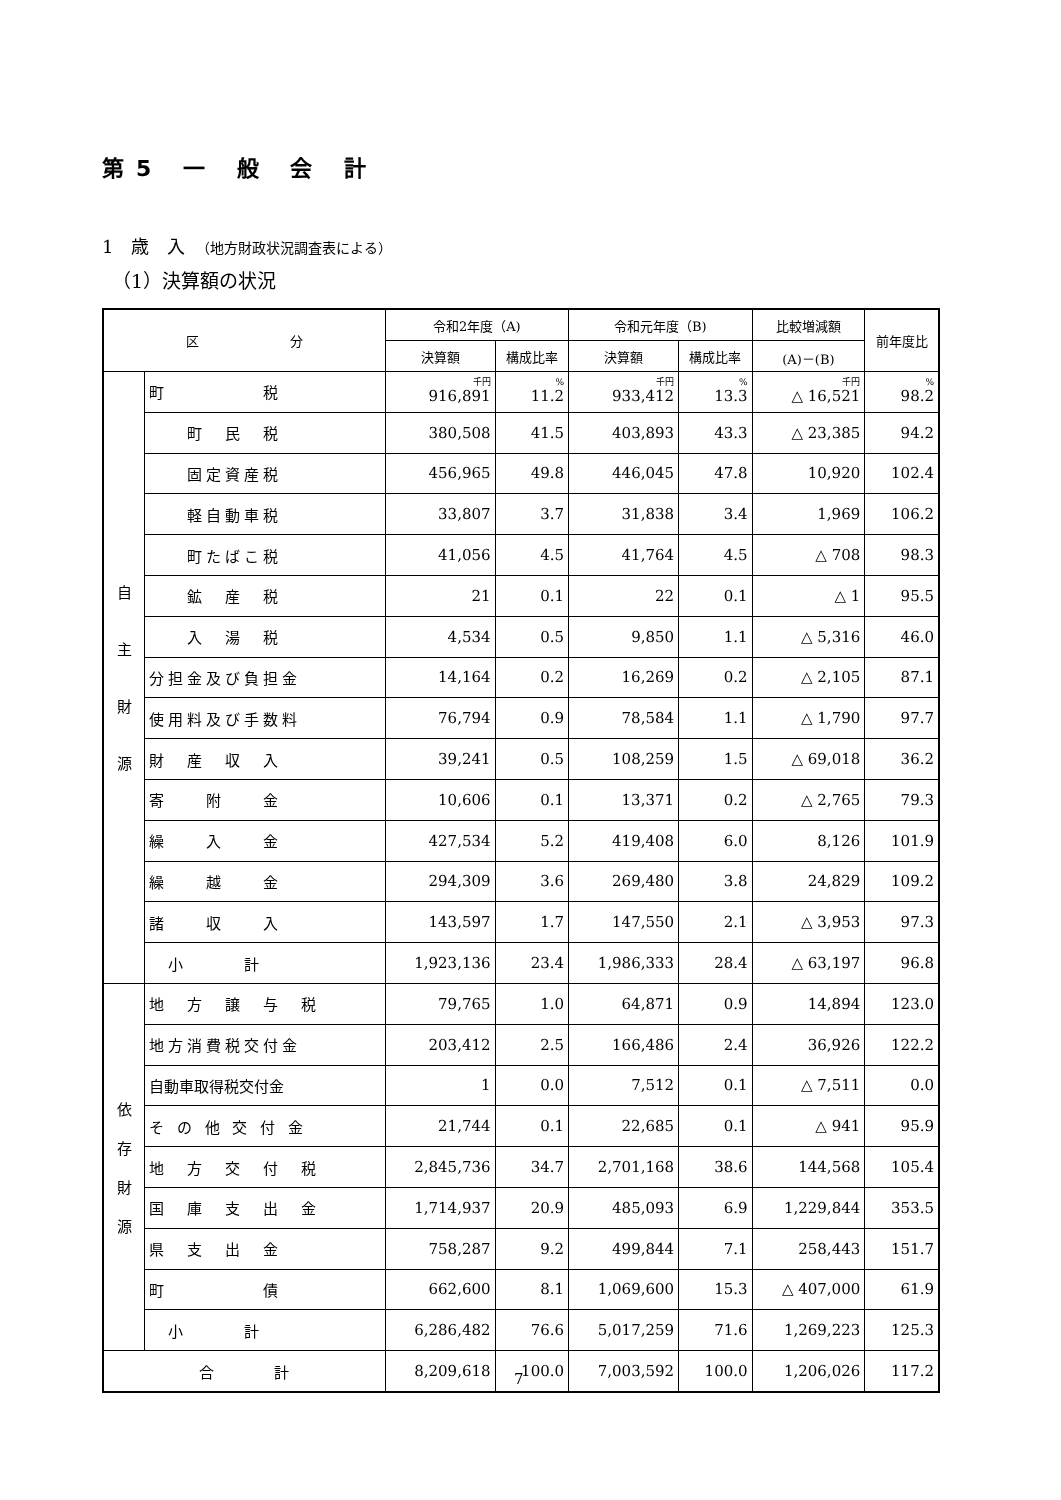第5 一 般 会 計
1　歳　入　（地方財政状況調査表による）
（1）決算額の状況
| 区 分 | | 令和2年度（A) | | 令和元年度（B) | | 比較増減額 | 前年度比 |
| --- | --- | --- | --- | --- | --- | --- | --- |
| | | 決算額 | 構成比率 | 決算額 | 構成比率 | (A)－(B) | |
| 自 主 財 源 | 町 税 | 千円 916,891 | % 11.2 | 千円 933,412 | % 13.3 | 千円 △ 16,521 | % 98.2 |
| | 町 民 税 | 380,508 | 41.5 | 403,893 | 43.3 | △ 23,385 | 94.2 |
| | 固定資産税 | 456,965 | 49.8 | 446,045 | 47.8 | 10,920 | 102.4 |
| | 軽自動車税 | 33,807 | 3.7 | 31,838 | 3.4 | 1,969 | 106.2 |
| | 町たばこ税 | 41,056 | 4.5 | 41,764 | 4.5 | △ 708 | 98.3 |
| | 鉱 産 税 | 21 | 0.1 | 22 | 0.1 | △ 1 | 95.5 |
| | 入 湯 税 | 4,534 | 0.5 | 9,850 | 1.1 | △ 5,316 | 46.0 |
| | 分担金及び負担金 | 14,164 | 0.2 | 16,269 | 0.2 | △ 2,105 | 87.1 |
| | 使用料及び手数料 | 76,794 | 0.9 | 78,584 | 1.1 | △ 1,790 | 97.7 |
| | 財 産 収 入 | 39,241 | 0.5 | 108,259 | 1.5 | △ 69,018 | 36.2 |
| | 寄 附 金 | 10,606 | 0.1 | 13,371 | 0.2 | △ 2,765 | 79.3 |
| | 繰 入 金 | 427,534 | 5.2 | 419,408 | 6.0 | 8,126 | 101.9 |
| | 繰 越 金 | 294,309 | 3.6 | 269,480 | 3.8 | 24,829 | 109.2 |
| | 諸 収 入 | 143,597 | 1.7 | 147,550 | 2.1 | △ 3,953 | 97.3 |
| | 小 計 | 1,923,136 | 23.4 | 1,986,333 | 28.4 | △ 63,197 | 96.8 |
| 依 存 財 源 | 地 方 譲 与 税 | 79,765 | 1.0 | 64,871 | 0.9 | 14,894 | 123.0 |
| | 地方消費税交付金 | 203,412 | 2.5 | 166,486 | 2.4 | 36,926 | 122.2 |
| | 自動車取得税交付金 | 1 | 0.0 | 7,512 | 0.1 | △ 7,511 | 0.0 |
| | そ の 他 交 付 金 | 21,744 | 0.1 | 22,685 | 0.1 | △ 941 | 95.9 |
| | 地 方 交 付 税 | 2,845,736 | 34.7 | 2,701,168 | 38.6 | 144,568 | 105.4 |
| | 国 庫 支 出 金 | 1,714,937 | 20.9 | 485,093 | 6.9 | 1,229,844 | 353.5 |
| | 県 支 出 金 | 758,287 | 9.2 | 499,844 | 7.1 | 258,443 | 151.7 |
| | 町 債 | 662,600 | 8.1 | 1,069,600 | 15.3 | △ 407,000 | 61.9 |
| | 小 計 | 6,286,482 | 76.6 | 5,017,259 | 71.6 | 1,269,223 | 125.3 |
| 合 計 | | 8,209,618 | 100.0 | 7,003,592 | 100.0 | 1,206,026 | 117.2 |
7